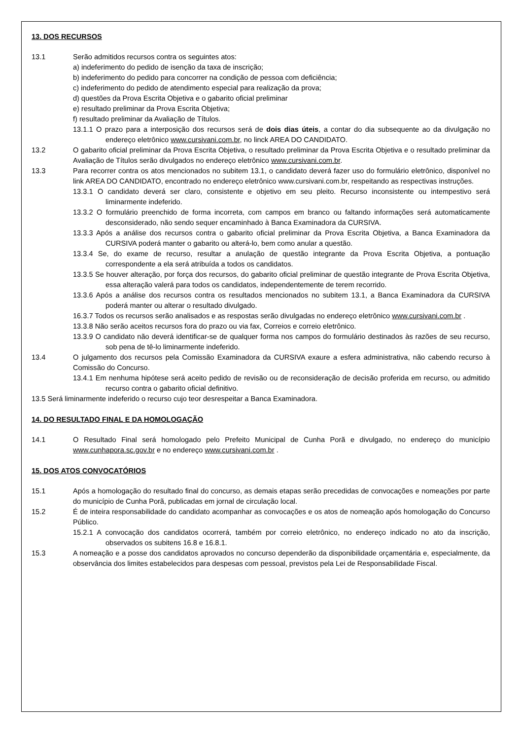13. DOS RECURSOS
13.1 Serão admitidos recursos contra os seguintes atos:
a) indeferimento do pedido de isenção da taxa de inscrição;
b) indeferimento do pedido para concorrer na condição de pessoa com deficiência;
c) indeferimento do pedido de atendimento especial para realização da prova;
d) questões da Prova Escrita Objetiva e o gabarito oficial preliminar
e) resultado preliminar da Prova Escrita Objetiva;
f) resultado preliminar da Avaliação de Títulos.
13.1.1 O prazo para a interposição dos recursos será de dois dias úteis, a contar do dia subsequente ao da divulgação no endereço eletrônico www.cursivani.com.br, no linck AREA DO CANDIDATO.
13.2 O gabarito oficial preliminar da Prova Escrita Objetiva, o resultado preliminar da Prova Escrita Objetiva e o resultado preliminar da Avaliação de Títulos serão divulgados no endereço eletrônico www.cursivani.com.br.
13.3 Para recorrer contra os atos mencionados no subitem 13.1, o candidato deverá fazer uso do formulário eletrônico, disponível no link AREA DO CANDIDATO, encontrado no endereço eletrônico www.cursivani.com.br, respeitando as respectivas instruções.
13.3.1 O candidato deverá ser claro, consistente e objetivo em seu pleito. Recurso inconsistente ou intempestivo será liminarmente indeferido.
13.3.2 O formulário preenchido de forma incorreta, com campos em branco ou faltando informações será automaticamente desconsiderado, não sendo sequer encaminhado à Banca Examinadora da CURSIVA.
13.3.3 Após a análise dos recursos contra o gabarito oficial preliminar da Prova Escrita Objetiva, a Banca Examinadora da CURSIVA poderá manter o gabarito ou alterá-lo, bem como anular a questão.
13.3.4 Se, do exame de recurso, resultar a anulação de questão integrante da Prova Escrita Objetiva, a pontuação correspondente a ela será atribuída a todos os candidatos.
13.3.5 Se houver alteração, por força dos recursos, do gabarito oficial preliminar de questão integrante de Prova Escrita Objetiva, essa alteração valerá para todos os candidatos, independentemente de terem recorrido.
13.3.6 Após a análise dos recursos contra os resultados mencionados no subitem 13.1, a Banca Examinadora da CURSIVA poderá manter ou alterar o resultado divulgado.
16.3.7 Todos os recursos serão analisados e as respostas serão divulgadas no endereço eletrônico www.cursivani.com.br .
13.3.8 Não serão aceitos recursos fora do prazo ou via fax, Correios e correio eletrônico.
13.3.9 O candidato não deverá identificar-se de qualquer forma nos campos do formulário destinados às razões de seu recurso, sob pena de tê-lo liminarmente indeferido.
13.4 O julgamento dos recursos pela Comissão Examinadora da CURSIVA exaure a esfera administrativa, não cabendo recurso à Comissão do Concurso.
13.4.1 Em nenhuma hipótese será aceito pedido de revisão ou de reconsideração de decisão proferida em recurso, ou admitido recurso contra o gabarito oficial definitivo.
13.5 Será liminarmente indeferido o recurso cujo teor desrespeitar a Banca Examinadora.
14. DO RESULTADO FINAL E DA HOMOLOGAÇÃO
14.1 O Resultado Final será homologado pelo Prefeito Municipal de Cunha Porã e divulgado, no endereço do município www.cunhapora.sc.gov.br e no endereço www.cursivani.com.br .
15. DOS ATOS CONVOCATÓRIOS
15.1 Após a homologação do resultado final do concurso, as demais etapas serão precedidas de convocações e nomeações por parte do município de Cunha Porã, publicadas em jornal de circulação local.
15.2 É de inteira responsabilidade do candidato acompanhar as convocações e os atos de nomeação após homologação do Concurso Público.
15.2.1 A convocação dos candidatos ocorrerá, também por correio eletrônico, no endereço indicado no ato da inscrição, observados os subitens 16.8 e 16.8.1.
15.3 A nomeação e a posse dos candidatos aprovados no concurso dependerão da disponibilidade orçamentária e, especialmente, da observância dos limites estabelecidos para despesas com pessoal, previstos pela Lei de Responsabilidade Fiscal.